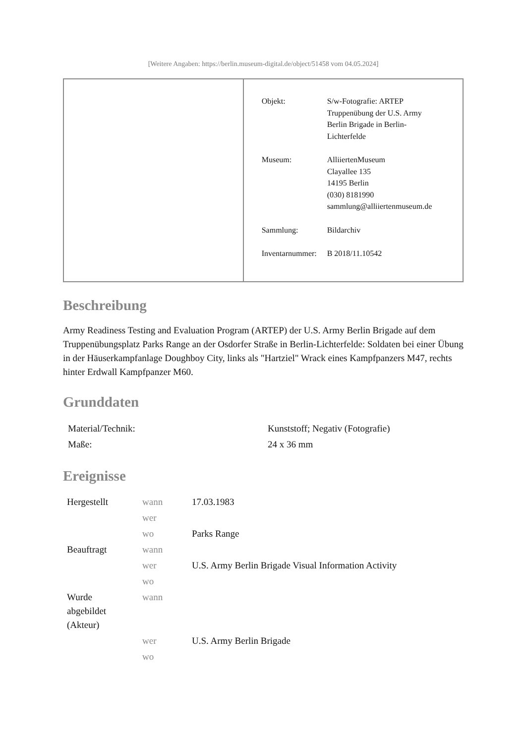[Weitere Angaben: https://berlin.museum-digital.de/object/51458 vom 04.05.2024]
| | / Objekt: / S/w-Fotografie: ARTEP Truppenübung der U.S. Army Berlin Brigade in Berlin- Lichterfelde / / Museum: / AlliiertenMuseum Clayallee 135 14195 Berlin (030) 8181990 sammlung@alliiertenmuseum.de / / Sammlung: / Bildarchiv / / Inventarnummer: / B 2018/11.10542 / |
Beschreibung
Army Readiness Testing and Evaluation Program (ARTEP) der U.S. Army Berlin Brigade auf dem Truppenübungsplatz Parks Range an der Osdorfer Straße in Berlin-Lichterfelde: Soldaten bei einer Übung in der Häuserkampfanlage Doughboy City, links als "Hartziel" Wrack eines Kampfpanzers M47, rechts hinter Erdwall Kampfpanzer M60.
Grunddaten
| Material/Technik: | Kunststoff; Negativ (Fotografie) |
| Maße: | 24 x 36 mm |
Ereignisse
| Hergestellt | wann | 17.03.1983 |
| | wer | |
| | wo | Parks Range |
| Beauftragt | wann | |
| | wer | U.S. Army Berlin Brigade Visual Information Activity |
| | wo | |
| Wurde abgebildet (Akteur) | wann | |
| | wer | U.S. Army Berlin Brigade |
| | wo | |